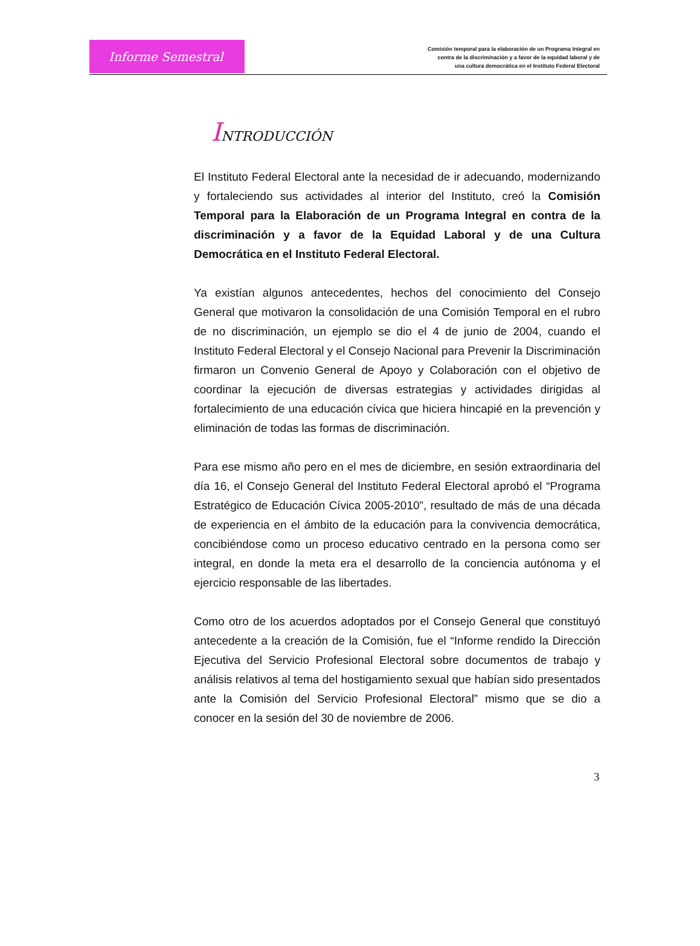Informe Semestral
Comisión temporal para la elaboración de un Programa Integral en
contra de la discriminación y a favor de la equidad laboral y de
una cultura democrática en el Instituto Federal Electoral
INTRODUCCIÓN
El Instituto Federal Electoral ante la necesidad de ir adecuando, modernizando y fortaleciendo sus actividades al interior del Instituto, creó la Comisión Temporal para la Elaboración de un Programa Integral en contra de la discriminación y a favor de la Equidad Laboral y de una Cultura Democrática en el Instituto Federal Electoral.
Ya existían algunos antecedentes, hechos del conocimiento del Consejo General que motivaron la consolidación de una Comisión Temporal en el rubro de no discriminación, un ejemplo se dio el 4 de junio de 2004, cuando el Instituto Federal Electoral y el Consejo Nacional para Prevenir la Discriminación firmaron un Convenio General de Apoyo y Colaboración con el objetivo de coordinar la ejecución de diversas estrategias y actividades dirigidas al fortalecimiento de una educación cívica que hiciera hincapié en la prevención y eliminación de todas las formas de discriminación.
Para ese mismo año pero en el mes de diciembre, en sesión extraordinaria del día 16, el Consejo General del Instituto Federal Electoral aprobó el “Programa Estratégico de Educación Cívica 2005-2010”, resultado de más de una década de experiencia en el ámbito de la educación para la convivencia democrática, concibiéndose como un proceso educativo centrado en la persona como ser integral, en donde la meta era el desarrollo de la conciencia autónoma y el ejercicio responsable de las libertades.
Como otro de los acuerdos adoptados por el Consejo General que constituyó antecedente a la creación de la Comisión, fue el “Informe rendido la Dirección Ejecutiva del Servicio Profesional Electoral sobre documentos de trabajo y análisis relativos al tema del hostigamiento sexual que habían sido presentados ante la Comisión del Servicio Profesional Electoral” mismo que se dio a conocer en la sesión del 30 de noviembre de 2006.
3